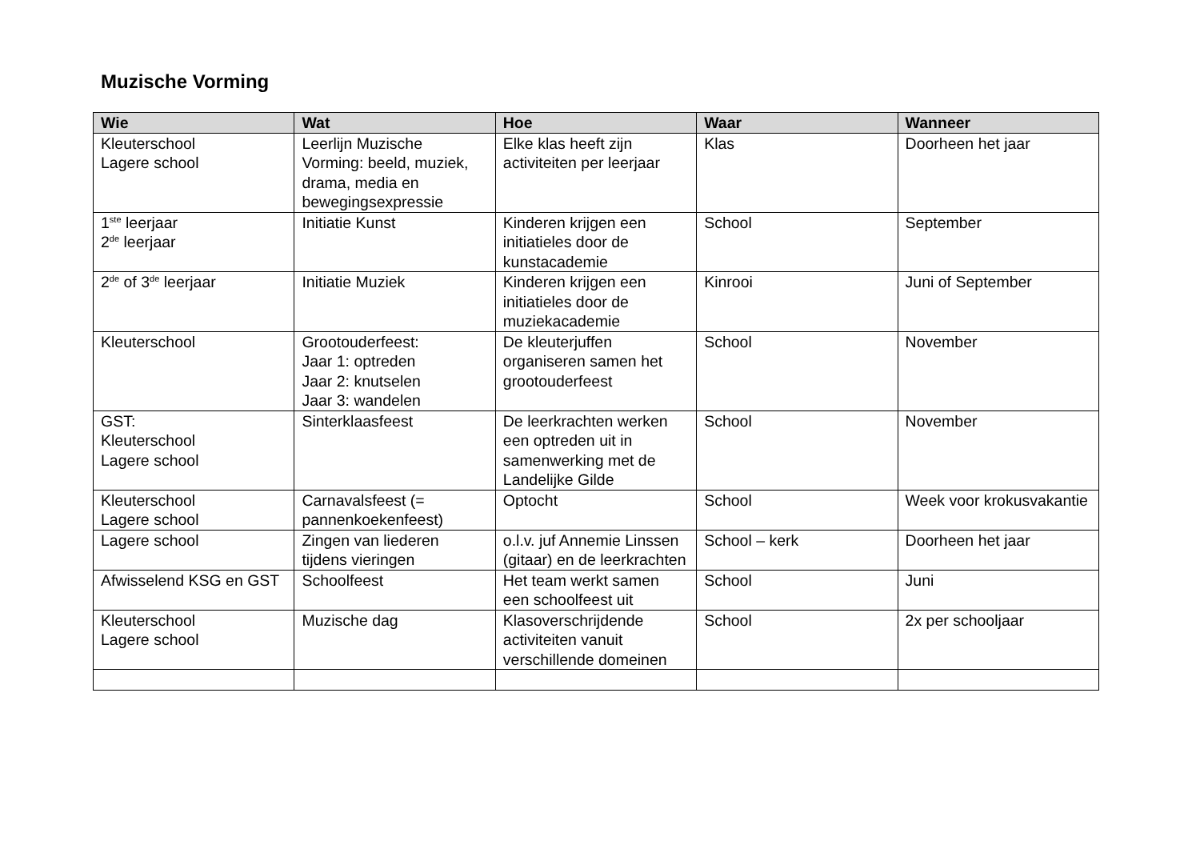Muzische Vorming
| Wie | Wat | Hoe | Waar | Wanneer |
| --- | --- | --- | --- | --- |
| Kleuterschool Lagere school | Leerlijn Muzische Vorming: beeld, muziek, drama, media en bewegingsexpressie | Elke klas heeft zijn activiteiten per leerjaar | Klas | Doorheen het jaar |
| 1<sup>ste</sup> leerjaar 2<sup>de</sup> leerjaar | Initiatie Kunst | Kinderen krijgen een initiatieles door de kunstacademie | School | September |
| 2<sup>de</sup> of 3<sup>de</sup> leerjaar | Initiatie Muziek | Kinderen krijgen een initiatieles door de muziekacademie | Kinrooi | Juni of September |
| Kleuterschool | Grootouderfeest: Jaar 1: optreden Jaar 2: knutselen Jaar 3: wandelen | De kleuterjuffen organiseren samen het grootouderfeest | School | November |
| GST: Kleuterschool Lagere school | Sinterklaasfeest | De leerkrachten werken een optreden uit in samenwerking met de Landelijke Gilde | School | November |
| Kleuterschool Lagere school | Carnavalsfeest (= pannenkoekenfeest) | Optocht | School | Week voor krokusvakantie |
| Lagere school | Zingen van liederen tijdens vieringen | o.l.v. juf Annemie Linssen (gitaar) en de leerkrachten | School – kerk | Doorheen het jaar |
| Afwisselend KSG en GST | Schoolfeest | Het team werkt samen een schoolfeest uit | School | Juni |
| Kleuterschool Lagere school | Muzische dag | Klasoverschrijdende activiteiten vanuit verschillende domeinen | School | 2x per schooljaar |